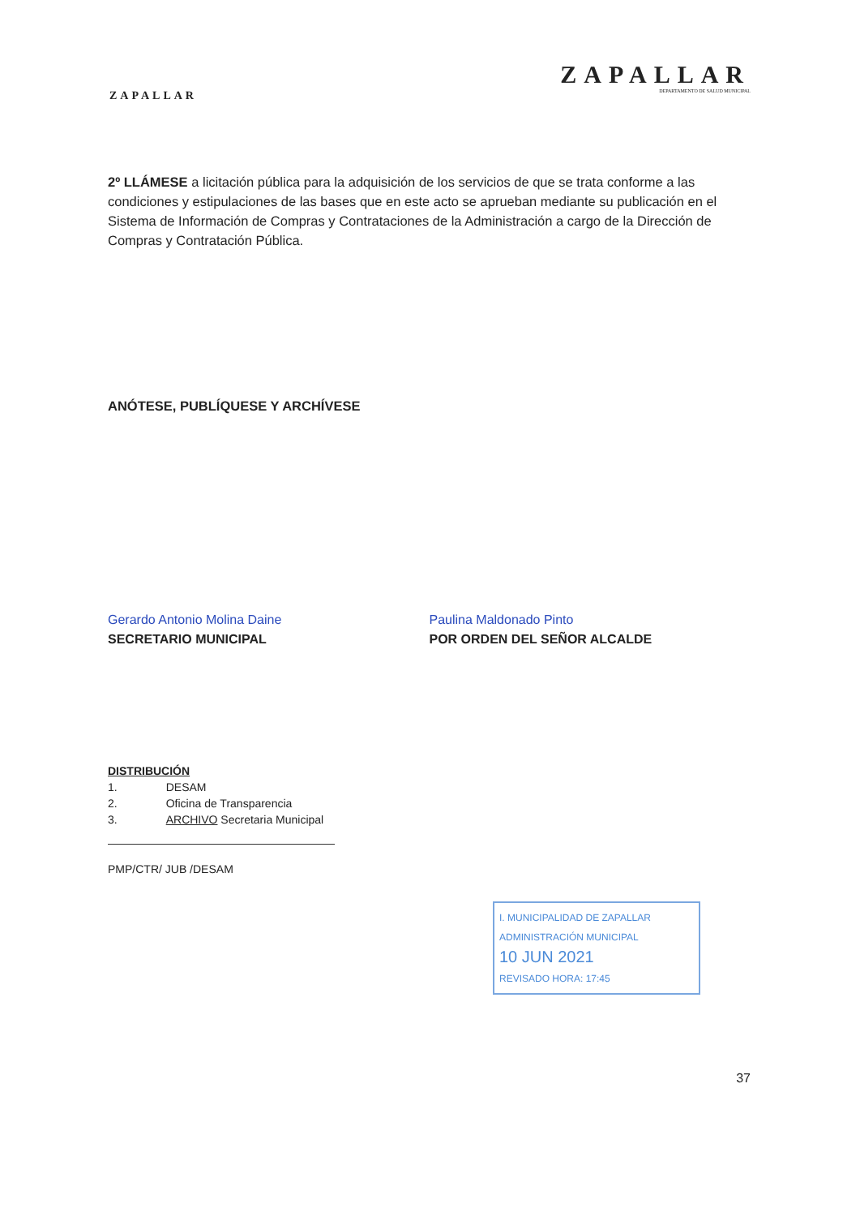ZAPALLAR
ZAPALLAR
DEPARTAMENTO DE SALUD MUNICIPAL
2º LLÁMESE a licitación pública para la adquisición de los servicios de que se trata conforme a las condiciones y estipulaciones de las bases que en este acto se aprueban mediante su publicación en el Sistema de Información de Compras y Contrataciones de la Administración a cargo de la Dirección de Compras y Contratación Pública.
ANÓTESE, PUBLÍQUESE Y ARCHÍVESE
Gerardo Antonio Molina Daine
SECRETARIO MUNICIPAL
Paulina Maldonado Pinto
POR ORDEN DEL SEÑOR ALCALDE
DISTRIBUCIÓN
| 1. | DESAM |
| 2. | Oficina de Transparencia |
| 3. | ARCHIVO Secretaria Municipal |
PMP/CTR/ JUB /DESAM
I. MUNICIPALIDAD DE ZAPALLAR
ADMINISTRACIÓN MUNICIPAL
10 JUN 2021
REVISADO HORA: 17:45
37